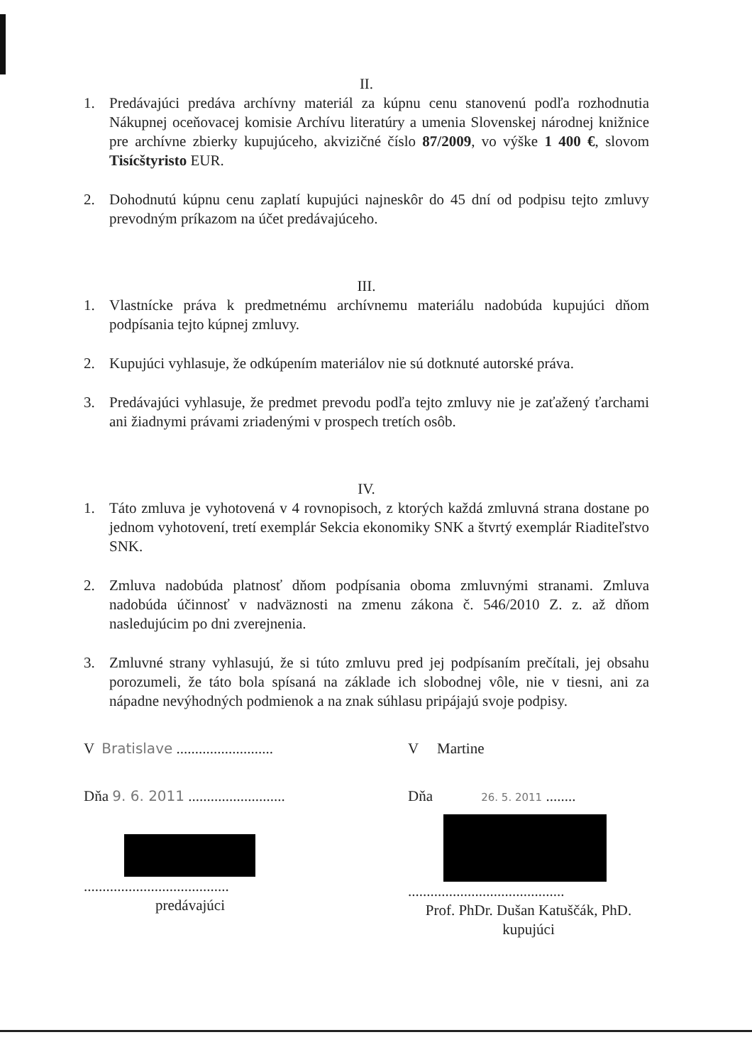II.
1. Predávajúci predáva archívny materiál za kúpnu cenu stanovenú podľa rozhodnutia Nákupnej oceňovacej komisie Archívu literatúry a umenia Slovenskej národnej knižnice pre archívne zbierky kupujúceho, akvizičné číslo 87/2009, vo výške 1 400 €, slovom Tisícštyristo EUR.
2. Dohodnutú kúpnu cenu zaplatí kupujúci najneskôr do 45 dní od podpisu tejto zmluvy prevodným príkazom na účet predávajúceho.
III.
1. Vlastnícke práva k predmetnému archívnemu materiálu nadobúda kupujúci dňom podpísania tejto kúpnej zmluvy.
2. Kupujúci vyhlasuje, že odkúpením materiálov nie sú dotknuté autorské práva.
3. Predávajúci vyhlasuje, že predmet prevodu podľa tejto zmluvy nie je zaťažený ťarchami ani žiadnymi právami zriadenými v prospech tretích osôb.
IV.
1. Táto zmluva je vyhotovená v 4 rovnopisoch, z ktorých každá zmluvná strana dostane po jednom vyhotovení, tretí exemplár Sekcia ekonomiky SNK a štvrtý exemplár Riaditeľstvo SNK.
2. Zmluva nadobúda platnosť dňom podpísania oboma zmluvnými stranami. Zmluva nadobúda účinnosť v nadväznosti na zmenu zákona č. 546/2010 Z. z. až dňom nasledujúcim po dni zverejnenia.
3. Zmluvné strany vyhlasujú, že si túto zmluvu pred jej podpísaním prečítali, jej obsahu porozumeli, že táto bola spísaná na základe ich slobodnej vôle, nie v tiesni, ani za nápadne nevýhodných podmienok a na znak súhlasu pripájajú svoje podpisy.
V Bratislave ..........................
Dňa 9. 6. 2011 ..........................
.......................................
predávajúci
V Martine
Dňa 26. 5. 2011 ........
..........................................
Prof. PhDr. Dušan Katuščák, PhD.
kupujúci